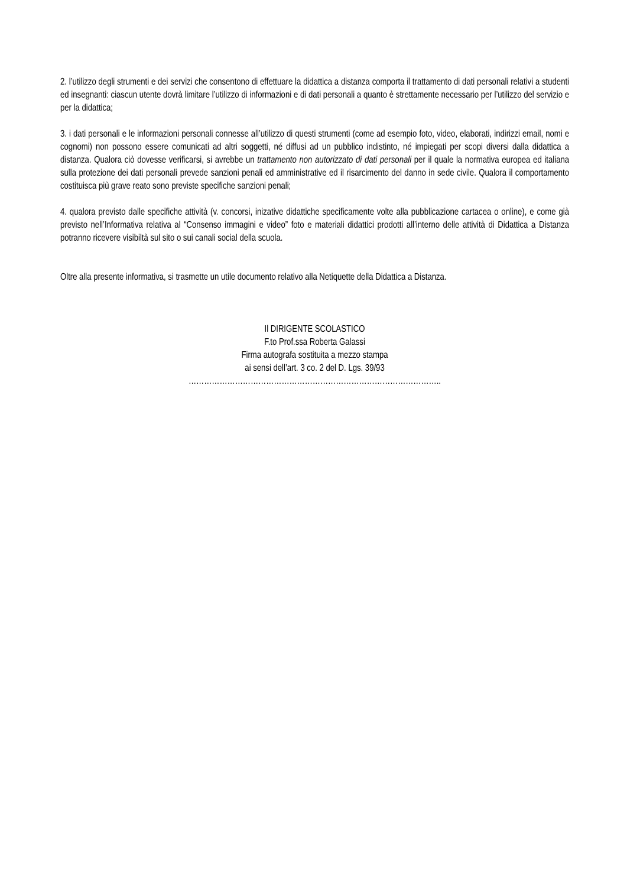2. l’utilizzo degli strumenti e dei servizi che consentono di effettuare la didattica a distanza comporta il trattamento di dati personali relativi a studenti ed insegnanti: ciascun utente dovrà limitare l’utilizzo di informazioni e di dati personali a quanto è strettamente necessario per l’utilizzo del servizio e per la didattica;
3. i dati personali e le informazioni personali connesse all’utilizzo di questi strumenti (come ad esempio foto, video, elaborati, indirizzi email, nomi e cognomi) non possono essere comunicati ad altri soggetti, né diffusi ad un pubblico indistinto, né impiegati per scopi diversi dalla didattica a distanza. Qualora ciò dovesse verificarsi, si avrebbe un trattamento non autorizzato di dati personali per il quale la normativa europea ed italiana sulla protezione dei dati personali prevede sanzioni penali ed amministrative ed il risarcimento del danno in sede civile. Qualora il comportamento costituisca più grave reato sono previste specifiche sanzioni penali;
4. qualora previsto dalle specifiche attività (v. concorsi, inizative didattiche specificamente volte alla pubblicazione cartacea o online), e come già previsto nell’Informativa relativa al “Consenso immagini e video” foto e materiali didattici prodotti all’interno delle attività di Didattica a Distanza potranno ricevere visibiltà sul sito o sui canali social della scuola.
Oltre alla presente informativa, si trasmette un utile documento relativo alla Netiquette della Didattica a Distanza.
Il DIRIGENTE SCOLASTICO
F.to Prof.ssa Roberta Galassi
Firma autografa sostituita a mezzo stampa
ai sensi dell’art. 3 co. 2 del D. Lgs. 39/93
……………………………………………………………………………………..